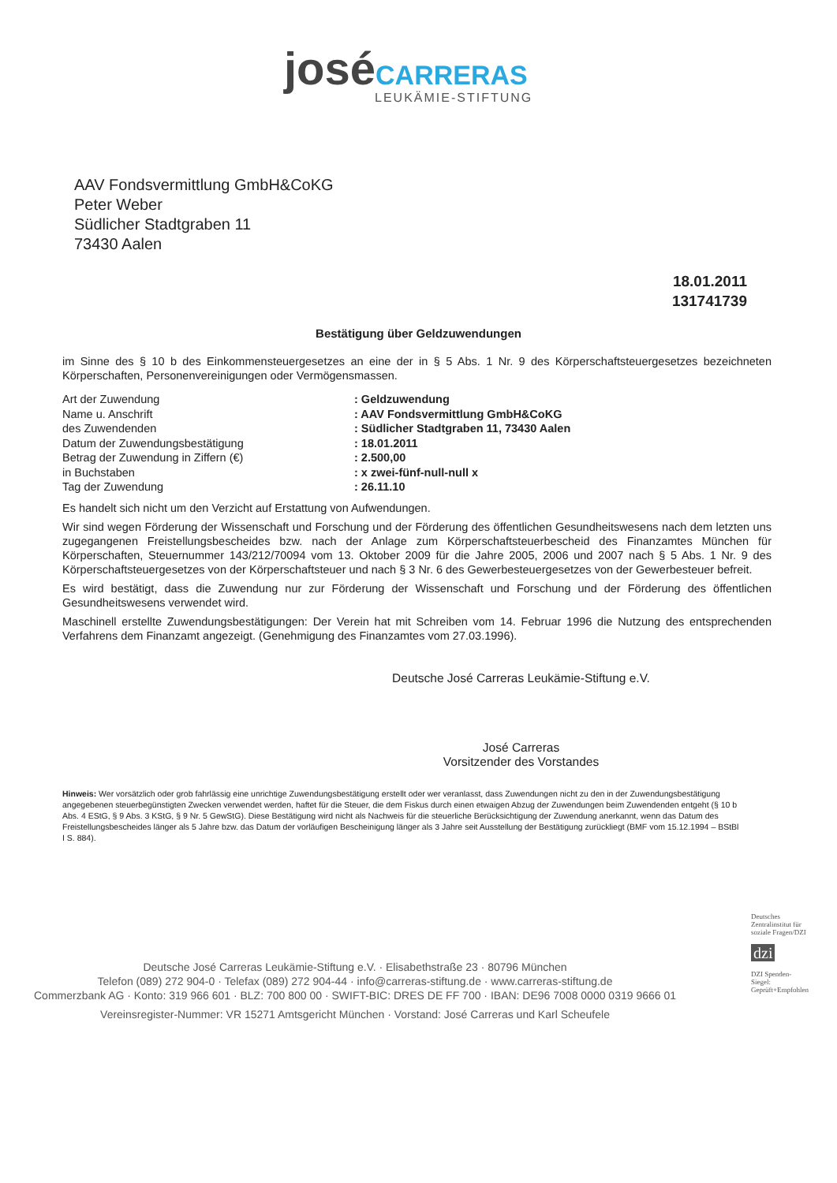josé CARRERAS
LEUKÄMIE-STIFTUNG
AAV Fondsvermittlung GmbH&CoKG
Peter Weber
Südlicher Stadtgraben 11
73430 Aalen
18.01.2011
131741739
Bestätigung über Geldzuwendungen
im Sinne des § 10 b des Einkommensteuergesetzes an eine der in § 5 Abs. 1 Nr. 9 des Körperschaftsteuergesetzes bezeichneten Körperschaften, Personenvereinigungen oder Vermögensmassen.
| Art der Zuwendung | : Geldzuwendung |
| Name u. Anschrift | : AAV Fondsvermittlung GmbH&CoKG |
| des Zuwendenden | : Südlicher Stadtgraben 11, 73430 Aalen |
| Datum der Zuwendungsbestätigung | : 18.01.2011 |
| Betrag der Zuwendung in Ziffern (€) | : 2.500,00 |
| in Buchstaben | : x zwei-fünf-null-null x |
| Tag der Zuwendung | : 26.11.10 |
Es handelt sich nicht um den Verzicht auf Erstattung von Aufwendungen.
Wir sind wegen Förderung der Wissenschaft und Forschung und der Förderung des öffentlichen Gesundheitswesens nach dem letzten uns zugegangenen Freistellungsbescheides bzw. nach der Anlage zum Körperschaftsteuerbescheid des Finanzamtes München für Körperschaften, Steuernummer 143/212/70094 vom 13. Oktober 2009 für die Jahre 2005, 2006 und 2007 nach § 5 Abs. 1 Nr. 9 des Körperschaftsteuergesetzes von der Körperschaftsteuer und nach § 3 Nr. 6 des Gewerbesteuergesetzes von der Gewerbesteuer befreit.
Es wird bestätigt, dass die Zuwendung nur zur Förderung der Wissenschaft und Forschung und der Förderung des öffentlichen Gesundheitswesens verwendet wird.
Maschinell erstellte Zuwendungsbestätigungen: Der Verein hat mit Schreiben vom 14. Februar 1996 die Nutzung des entsprechenden Verfahrens dem Finanzamt angezeigt. (Genehmigung des Finanzamtes vom 27.03.1996).
Deutsche José Carreras Leukämie-Stiftung e.V.
José Carreras
Vorsitzender des Vorstandes
Hinweis: Wer vorsätzlich oder grob fahrlässig eine unrichtige Zuwendungsbestätigung erstellt oder wer veranlasst, dass Zuwendungen nicht zu den in der Zuwendungsbestätigung angegebenen steuerbegünstigten Zwecken verwendet werden, haftet für die Steuer, die dem Fiskus durch einen etwaigen Abzug der Zuwendungen beim Zuwendenden entgeht (§ 10 b Abs. 4 EStG, § 9 Abs. 3 KStG, § 9 Nr. 5 GewStG). Diese Bestätigung wird nicht als Nachweis für die steuerliche Berücksichtigung der Zuwendung anerkannt, wenn das Datum des Freistellungsbescheides länger als 5 Jahre bzw. das Datum der vorläufigen Bescheinigung länger als 3 Jahre seit Ausstellung der Bestätigung zurückliegt (BMF vom 15.12.1994 – BStBl I S. 884).
Deutsche José Carreras Leukämie-Stiftung e.V. · Elisabethstraße 23 · 80796 München
Telefon (089) 272 904-0 · Telefax (089) 272 904-44 · info@carreras-stiftung.de · www.carreras-stiftung.de
Commerzbank AG · Konto: 319 966 601 · BLZ: 700 800 00 · SWIFT-BIC: DRES DE FF 700 · IBAN: DE96 7008 0000 0319 9666 01
Vereinsregister-Nummer: VR 15271 Amtsgericht München · Vorstand: José Carreras und Karl Scheufele
Deutsches Zentralinstitut für soziale Fragen/DZI
dzi
DZI Spenden-Siegel: Geprüft+Empfohlen